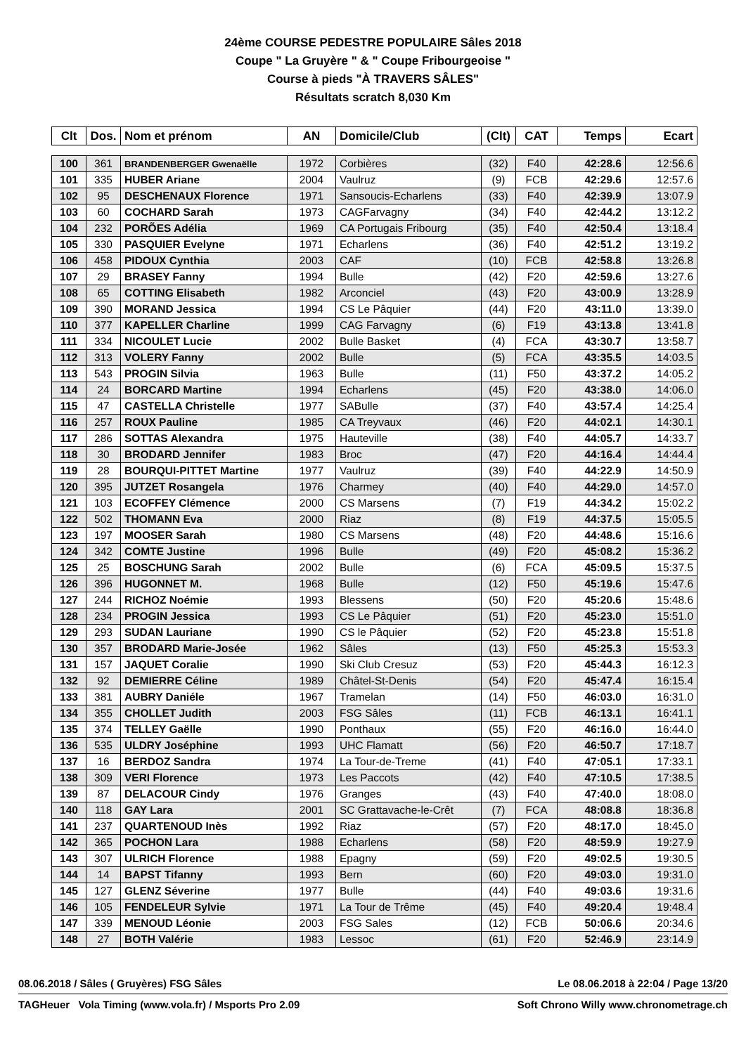24ème COURSE PEDESTRE POPULAIRE Sâles 2018
Coupe " La Gruyère " & " Coupe Fribourgeoise "
Course à pieds "À TRAVERS SÂLES"
Résultats scratch 8,030 Km
| Clt | Dos. | Nom et prénom | AN | Domicile/Club | (Clt) | CAT | Temps | Ecart |
| --- | --- | --- | --- | --- | --- | --- | --- | --- |
| 100 | 361 | BRANDENBERGER Gwenaëlle | 1972 | Corbières | (32) | F40 | 42:28.6 | 12:56.6 |
| 101 | 335 | HUBER Ariane | 2004 | Vaulruz | (9) | FCB | 42:29.6 | 12:57.6 |
| 102 | 95 | DESCHENAUX Florence | 1971 | Sansoucis-Echarlens | (33) | F40 | 42:39.9 | 13:07.9 |
| 103 | 60 | COCHARD Sarah | 1973 | CAGFarvagny | (34) | F40 | 42:44.2 | 13:12.2 |
| 104 | 232 | PORÕES Adélia | 1969 | CA Portugais Fribourg | (35) | F40 | 42:50.4 | 13:18.4 |
| 105 | 330 | PASQUIER Evelyne | 1971 | Echarlens | (36) | F40 | 42:51.2 | 13:19.2 |
| 106 | 458 | PIDOUX Cynthia | 2003 | CAF | (10) | FCB | 42:58.8 | 13:26.8 |
| 107 | 29 | BRASEY Fanny | 1994 | Bulle | (42) | F20 | 42:59.6 | 13:27.6 |
| 108 | 65 | COTTING Elisabeth | 1982 | Arconciel | (43) | F20 | 43:00.9 | 13:28.9 |
| 109 | 390 | MORAND Jessica | 1994 | CS Le Pâquier | (44) | F20 | 43:11.0 | 13:39.0 |
| 110 | 377 | KAPELLER Charline | 1999 | CAG Farvagny | (6) | F19 | 43:13.8 | 13:41.8 |
| 111 | 334 | NICOULET Lucie | 2002 | Bulle Basket | (4) | FCA | 43:30.7 | 13:58.7 |
| 112 | 313 | VOLERY Fanny | 2002 | Bulle | (5) | FCA | 43:35.5 | 14:03.5 |
| 113 | 543 | PROGIN Silvia | 1963 | Bulle | (11) | F50 | 43:37.2 | 14:05.2 |
| 114 | 24 | BORCARD Martine | 1994 | Echarlens | (45) | F20 | 43:38.0 | 14:06.0 |
| 115 | 47 | CASTELLA Christelle | 1977 | SABulle | (37) | F40 | 43:57.4 | 14:25.4 |
| 116 | 257 | ROUX Pauline | 1985 | CA Treyvaux | (46) | F20 | 44:02.1 | 14:30.1 |
| 117 | 286 | SOTTAS Alexandra | 1975 | Hauteville | (38) | F40 | 44:05.7 | 14:33.7 |
| 118 | 30 | BRODARD Jennifer | 1983 | Broc | (47) | F20 | 44:16.4 | 14:44.4 |
| 119 | 28 | BOURQUI-PITTET Martine | 1977 | Vaulruz | (39) | F40 | 44:22.9 | 14:50.9 |
| 120 | 395 | JUTZET Rosangela | 1976 | Charmey | (40) | F40 | 44:29.0 | 14:57.0 |
| 121 | 103 | ECOFFEY Clémence | 2000 | CS Marsens | (7) | F19 | 44:34.2 | 15:02.2 |
| 122 | 502 | THOMANN Eva | 2000 | Riaz | (8) | F19 | 44:37.5 | 15:05.5 |
| 123 | 197 | MOOSER Sarah | 1980 | CS Marsens | (48) | F20 | 44:48.6 | 15:16.6 |
| 124 | 342 | COMTE Justine | 1996 | Bulle | (49) | F20 | 45:08.2 | 15:36.2 |
| 125 | 25 | BOSCHUNG Sarah | 2002 | Bulle | (6) | FCA | 45:09.5 | 15:37.5 |
| 126 | 396 | HUGONNET M. | 1968 | Bulle | (12) | F50 | 45:19.6 | 15:47.6 |
| 127 | 244 | RICHOZ Noémie | 1993 | Blessens | (50) | F20 | 45:20.6 | 15:48.6 |
| 128 | 234 | PROGIN Jessica | 1993 | CS Le Pâquier | (51) | F20 | 45:23.0 | 15:51.0 |
| 129 | 293 | SUDAN Lauriane | 1990 | CS le Pâquier | (52) | F20 | 45:23.8 | 15:51.8 |
| 130 | 357 | BRODARD Marie-Josée | 1962 | Sâles | (13) | F50 | 45:25.3 | 15:53.3 |
| 131 | 157 | JAQUET Coralie | 1990 | Ski Club Cresuz | (53) | F20 | 45:44.3 | 16:12.3 |
| 132 | 92 | DEMIERRE Céline | 1989 | Châtel-St-Denis | (54) | F20 | 45:47.4 | 16:15.4 |
| 133 | 381 | AUBRY Daniéle | 1967 | Tramelan | (14) | F50 | 46:03.0 | 16:31.0 |
| 134 | 355 | CHOLLET Judith | 2003 | FSG Sâles | (11) | FCB | 46:13.1 | 16:41.1 |
| 135 | 374 | TELLEY Gaëlle | 1990 | Ponthaux | (55) | F20 | 46:16.0 | 16:44.0 |
| 136 | 535 | ULDRY Joséphine | 1993 | UHC Flamatt | (56) | F20 | 46:50.7 | 17:18.7 |
| 137 | 16 | BERDOZ Sandra | 1974 | La Tour-de-Treme | (41) | F40 | 47:05.1 | 17:33.1 |
| 138 | 309 | VERI Florence | 1973 | Les Paccots | (42) | F40 | 47:10.5 | 17:38.5 |
| 139 | 87 | DELACOUR Cindy | 1976 | Granges | (43) | F40 | 47:40.0 | 18:08.0 |
| 140 | 118 | GAY Lara | 2001 | SC Grattavache-le-Crêt | (7) | FCA | 48:08.8 | 18:36.8 |
| 141 | 237 | QUARTENOUD Inès | 1992 | Riaz | (57) | F20 | 48:17.0 | 18:45.0 |
| 142 | 365 | POCHON Lara | 1988 | Echarlens | (58) | F20 | 48:59.9 | 19:27.9 |
| 143 | 307 | ULRICH Florence | 1988 | Epagny | (59) | F20 | 49:02.5 | 19:30.5 |
| 144 | 14 | BAPST Tifanny | 1993 | Bern | (60) | F20 | 49:03.0 | 19:31.0 |
| 145 | 127 | GLENZ Séverine | 1977 | Bulle | (44) | F40 | 49:03.6 | 19:31.6 |
| 146 | 105 | FENDELEUR Sylvie | 1971 | La Tour de Trême | (45) | F40 | 49:20.4 | 19:48.4 |
| 147 | 339 | MENOUD Léonie | 2003 | FSG Sales | (12) | FCB | 50:06.6 | 20:34.6 |
| 148 | 27 | BOTH Valérie | 1983 | Lessoc | (61) | F20 | 52:46.9 | 23:14.9 |
08.06.2018 / Sâles ( Gruyères) FSG Sâles Le 08.06.2018 à 22:04 / Page 13/20
TAGHeuer Vola Timing (www.vola.fr) / Msports Pro 2.09 Soft Chrono Willy www.chronometrage.ch